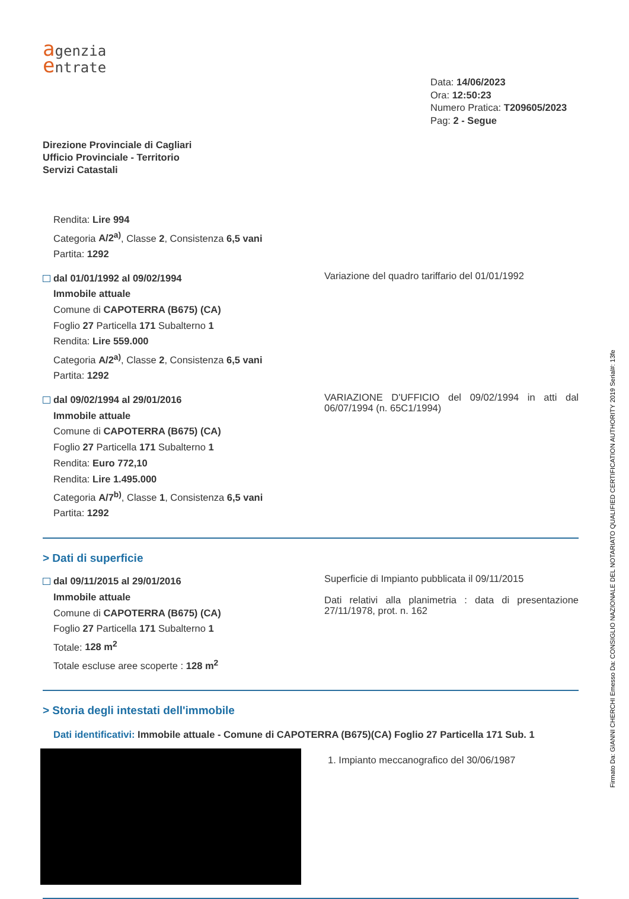agenzia
entrate
Direzione Provinciale di Cagliari
Ufficio Provinciale - Territorio
Servizi Catastali
Data: 14/06/2023
Ora: 12:50:23
Numero Pratica: T209605/2023
Pag: 2 - Segue
Rendita: Lire 994
Categoria A/2<sup>a)</sup>, Classe 2, Consistenza 6,5 vani
Partita: 1292
dal 01/01/1992 al 09/02/1994
Immobile attuale
Comune di CAPOTERRA (B675) (CA)
Foglio 27 Particella 171 Subalterno 1
Rendita: Lire 559.000
Categoria A/2<sup>a)</sup>, Classe 2, Consistenza 6,5 vani
Partita: 1292
Variazione del quadro tariffario del 01/01/1992
dal 09/02/1994 al 29/01/2016
Immobile attuale
Comune di CAPOTERRA (B675) (CA)
Foglio 27 Particella 171 Subalterno 1
Rendita: Euro 772,10
Rendita: Lire 1.495.000
Categoria A/7<sup>b)</sup>, Classe 1, Consistenza 6,5 vani
Partita: 1292
VARIAZIONE D'UFFICIO del 09/02/1994 in atti dal 06/07/1994 (n. 65C1/1994)
> Dati di superficie
dal 09/11/2015 al 29/01/2016
Immobile attuale
Comune di CAPOTERRA (B675) (CA)
Foglio 27 Particella 171 Subalterno 1
Totale: 128 m<sup>2</sup>
Totale escluse aree scoperte : 128 m<sup>2</sup>
Superficie di Impianto pubblicata il 09/11/2015
Dati relativi alla planimetria : data di presentazione 27/11/1978, prot. n. 162
> Storia degli intestati dell'immobile
Dati identificativi: Immobile attuale - Comune di CAPOTERRA (B675)(CA) Foglio 27 Particella 171 Sub. 1
1. Impianto meccanografico del 30/06/1987
Firmato Da: GIANNI CHERCHI Emesso Da: CONSIGLIO NAZIONALE DEL NOTARIATO QUALIFIED CERTIFICATION AUTHORITY 2019 Serial#: 13fe